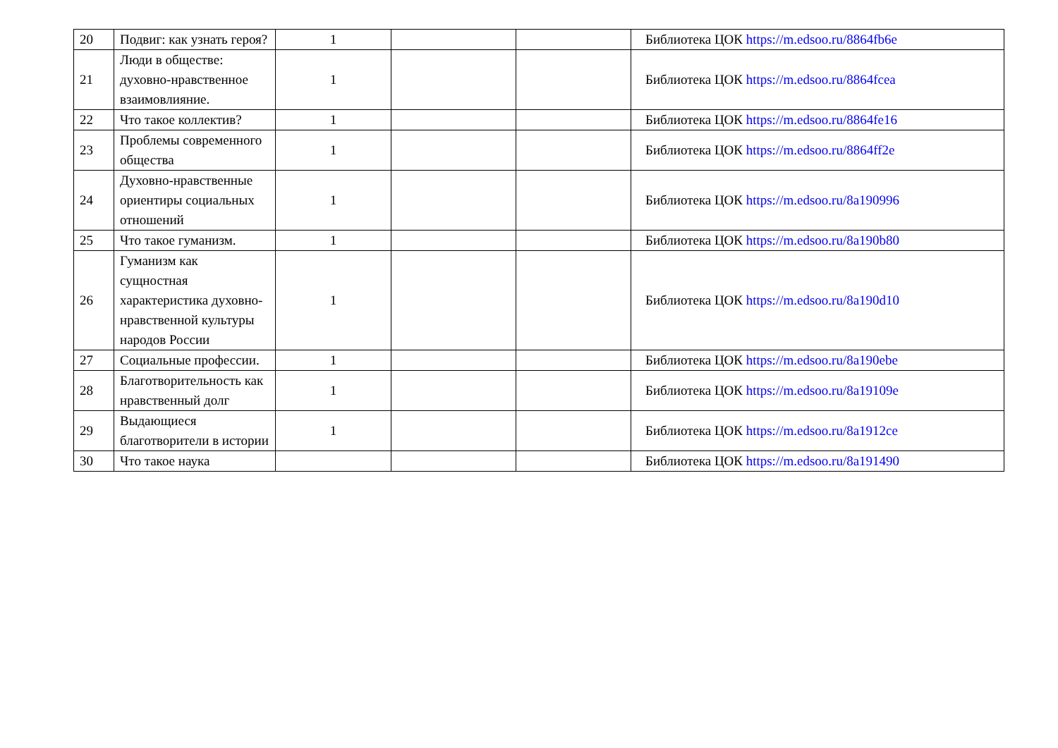| 20 | Подвиг: как узнать героя? | 1 | | | Библиотека ЦОК https://m.edsoo.ru/8864fb6e |
| 21 | Люди в обществе: духовно-нравственное взаимовлияние. | 1 | | | Библиотека ЦОК https://m.edsoo.ru/8864fcea |
| 22 | Что такое коллектив? | 1 | | | Библиотека ЦОК https://m.edsoo.ru/8864fe16 |
| 23 | Проблемы современного общества | 1 | | | Библиотека ЦОК https://m.edsoo.ru/8864ff2e |
| 24 | Духовно-нравственные ориентиры социальных отношений | 1 | | | Библиотека ЦОК https://m.edsoo.ru/8a190996 |
| 25 | Что такое гуманизм. | 1 | | | Библиотека ЦОК https://m.edsoo.ru/8a190b80 |
| 26 | Гуманизм как сущностная характеристика духовно-нравственной культуры народов России | 1 | | | Библиотека ЦОК https://m.edsoo.ru/8a190d10 |
| 27 | Социальные профессии. | 1 | | | Библиотека ЦОК https://m.edsoo.ru/8a190ebe |
| 28 | Благотворительность как нравственный долг | 1 | | | Библиотека ЦОК https://m.edsoo.ru/8a19109e |
| 29 | Выдающиеся благотворители в истории | 1 | | | Библиотека ЦОК https://m.edsoo.ru/8a1912ce |
| 30 | Что такое наука | | | | Библиотека ЦОК https://m.edsoo.ru/8a191490 |